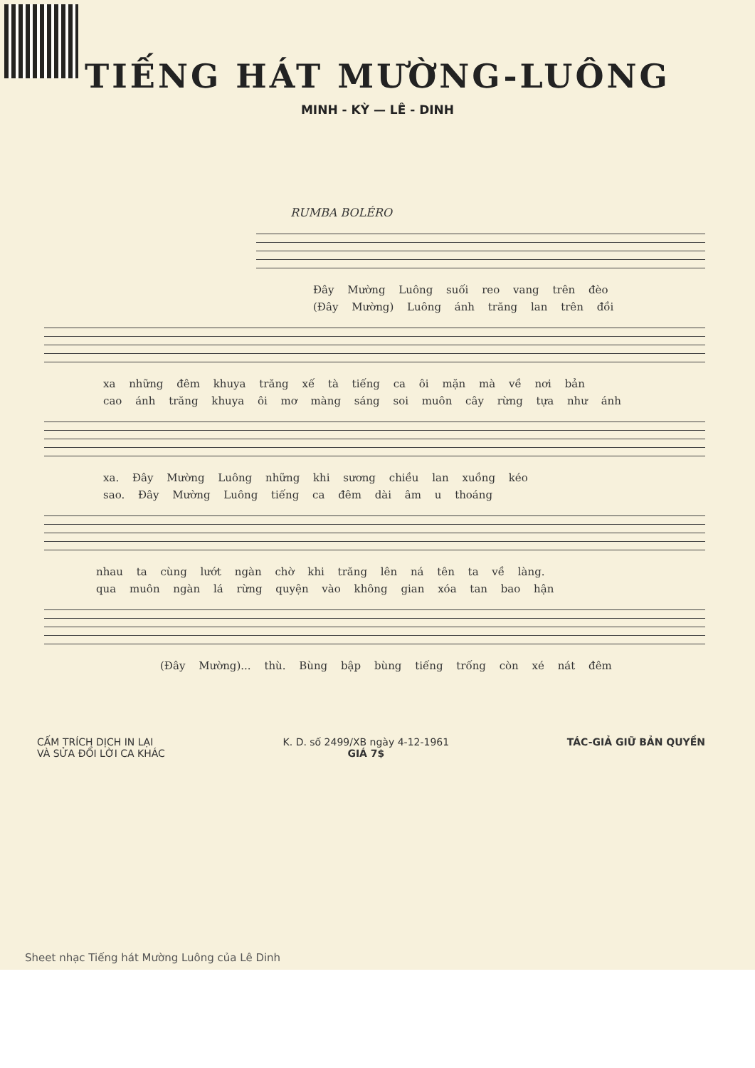TIẾNG HÁT MƯỜNG-LUÔNG
MINH - KỲ — LÊ - DINH
RUMBA BOLÉRO
Đây Mường Luông suối reo vang trên đèo
(Đây Mường) Luông ánh trăng lan trên đồi
xa những đêm khuya trăng xế tà tiếng ca ôi mặn mà về nơi bản
cao ánh trăng khuya ôi mơ màng sáng soi muôn cây rừng tựa như ánh
xa. Đây Mường Luông những khi sương chiều lan xuồng kéo
sao. Đây Mường Luông tiếng ca đêm dài âm u thoáng
nhau ta cùng lướt ngàn chờ khi trăng lên ná tên ta về làng.
qua muôn ngàn lá rừng quyện vào không gian xóa tan bao hận
(Đây Mường)... thù. Bùng bập bùng tiếng trống còn xé nát đêm
CẤM TRÍCH DỊCH IN LẠI
VÀ SỬA ĐỔI LỜI CA KHÁC
K. D. số 2499/XB ngày 4-12-1961
GIÁ 7$
TÁC-GIẢ GIỮ BẢN QUYỀN
Sheet nhạc Tiếng hát Mường Luông của Lê Dinh